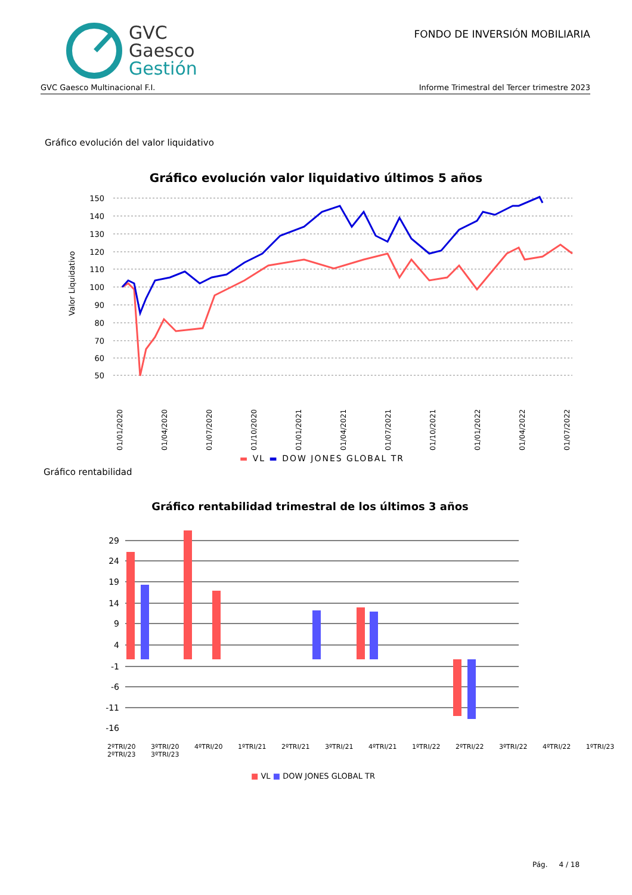GVC
Gaesco
Gestión
FONDO DE INVERSIÓN MOBILIARIA
GVC Gaesco Multinacional F.I. Informe Trimestral del Tercer trimestre 2023
Gráfico evolución del valor liquidativo
Gráfico evolución valor liquidativo últimos 5 años
Valor Liquidativo
150
140
130
120
110
100
90
80
70
60
50
01/01/2020
01/04/2020
01/07/2020
01/10/2020
01/01/2021
01/04/2021
01/07/2021
01/10/2021
01/01/2022
01/04/2022
01/07/2022
▬ VL ▬ DOW JONES GLOBAL TR
Gráfico rentabilidad
Gráfico rentabilidad trimestral de los últimos 3 años
29
24
19
14
9
4
-1
-6
-11
-16
■ VL ■ DOW JONES GLOBAL TR
2ºTRI/20 3ºTRI/20 4ºTRI/20 1ºTRI/21 2ºTRI/21 3ºTRI/21 4ºTRI/21 1ºTRI/22 2ºTRI/22 3ºTRI/22 4ºTRI/22 1ºTRI/23 2ºTRI/23 3ºTRI/23
Pág. 4 / 18